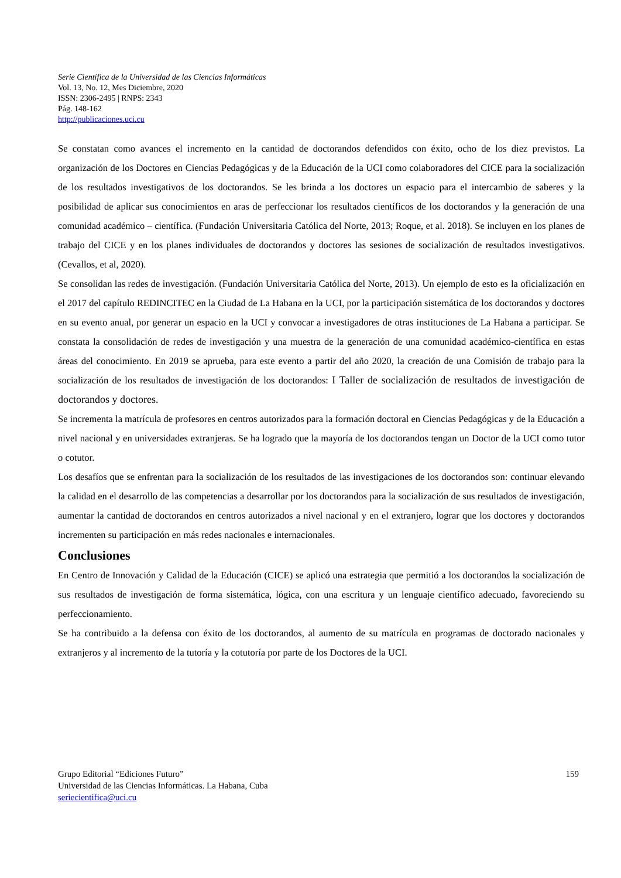Serie Científica de la Universidad de las Ciencias Informáticas
Vol. 13, No. 12, Mes Diciembre, 2020
ISSN: 2306-2495 | RNPS: 2343
Pág. 148-162
http://publicaciones.uci.cu
Se constatan como avances el incremento en la cantidad de doctorandos defendidos con éxito, ocho de los diez previstos. La organización de los Doctores en Ciencias Pedagógicas y de la Educación de la UCI como colaboradores del CICE para la socialización de los resultados investigativos de los doctorandos. Se les brinda a los doctores un espacio para el intercambio de saberes y la posibilidad de aplicar sus conocimientos en aras de perfeccionar los resultados científicos de los doctorandos y la generación de una comunidad académico – científica. (Fundación Universitaria Católica del Norte, 2013; Roque, et al. 2018). Se incluyen en los planes de trabajo del CICE y en los planes individuales de doctorandos y doctores las sesiones de socialización de resultados investigativos. (Cevallos, et al, 2020).
Se consolidan las redes de investigación. (Fundación Universitaria Católica del Norte, 2013). Un ejemplo de esto es la oficialización en el 2017 del capítulo REDINCITEC en la Ciudad de La Habana en la UCI, por la participación sistemática de los doctorandos y doctores en su evento anual, por generar un espacio en la UCI y convocar a investigadores de otras instituciones de La Habana a participar. Se constata la consolidación de redes de investigación y una muestra de la generación de una comunidad académico-científica en estas áreas del conocimiento. En 2019 se aprueba, para este evento a partir del año 2020, la creación de una Comisión de trabajo para la socialización de los resultados de investigación de los doctorandos: I Taller de socialización de resultados de investigación de doctorandos y doctores.
Se incrementa la matrícula de profesores en centros autorizados para la formación doctoral en Ciencias Pedagógicas y de la Educación a nivel nacional y en universidades extranjeras. Se ha logrado que la mayoría de los doctorandos tengan un Doctor de la UCI como tutor o cotutor.
Los desafíos que se enfrentan para la socialización de los resultados de las investigaciones de los doctorandos son: continuar elevando la calidad en el desarrollo de las competencias a desarrollar por los doctorandos para la socialización de sus resultados de investigación, aumentar la cantidad de doctorandos en centros autorizados a nivel nacional y en el extranjero, lograr que los doctores y doctorandos incrementen su participación en más redes nacionales e internacionales.
Conclusiones
En Centro de Innovación y Calidad de la Educación (CICE) se aplicó una estrategia que permitió a los doctorandos la socialización de sus resultados de investigación de forma sistemática, lógica, con una escritura y un lenguaje científico adecuado, favoreciendo su perfeccionamiento.
Se ha contribuido a la defensa con éxito de los doctorandos, al aumento de su matrícula en programas de doctorado nacionales y extranjeros y al incremento de la tutoría y la cotutoría por parte de los Doctores de la UCI.
Grupo Editorial “Ediciones Futuro”
Universidad de las Ciencias Informáticas. La Habana, Cuba
seriecientifica@uci.cu
159